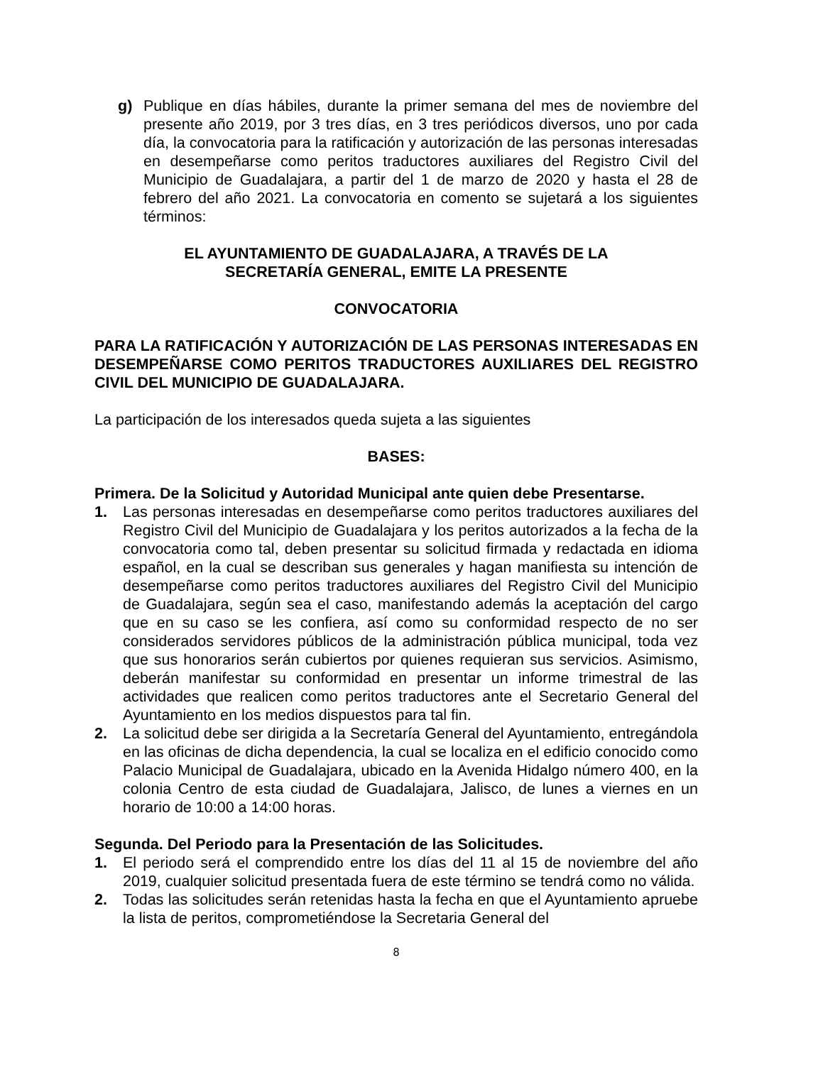g) Publique en días hábiles, durante la primer semana del mes de noviembre del presente año 2019, por 3 tres días, en 3 tres periódicos diversos, uno por cada día, la convocatoria para la ratificación y autorización de las personas interesadas en desempeñarse como peritos traductores auxiliares del Registro Civil del Municipio de Guadalajara, a partir del 1 de marzo de 2020 y hasta el 28 de febrero del año 2021. La convocatoria en comento se sujetará a los siguientes términos:
EL AYUNTAMIENTO DE GUADALAJARA, A TRAVÉS DE LA
SECRETARÍA GENERAL, EMITE LA PRESENTE
CONVOCATORIA
PARA LA RATIFICACIÓN Y AUTORIZACIÓN DE LAS PERSONAS INTERESADAS EN DESEMPEÑARSE COMO PERITOS TRADUCTORES AUXILIARES DEL REGISTRO CIVIL DEL MUNICIPIO DE GUADALAJARA.
La participación de los interesados queda sujeta a las siguientes
BASES:
Primera. De la Solicitud y Autoridad Municipal ante quien debe Presentarse.
1. Las personas interesadas en desempeñarse como peritos traductores auxiliares del Registro Civil del Municipio de Guadalajara y los peritos autorizados a la fecha de la convocatoria como tal, deben presentar su solicitud firmada y redactada en idioma español, en la cual se describan sus generales y hagan manifiesta su intención de desempeñarse como peritos traductores auxiliares del Registro Civil del Municipio de Guadalajara, según sea el caso, manifestando además la aceptación del cargo que en su caso se les confiera, así como su conformidad respecto de no ser considerados servidores públicos de la administración pública municipal, toda vez que sus honorarios serán cubiertos por quienes requieran sus servicios. Asimismo, deberán manifestar su conformidad en presentar un informe trimestral de las actividades que realicen como peritos traductores ante el Secretario General del Ayuntamiento en los medios dispuestos para tal fin.
2. La solicitud debe ser dirigida a la Secretaría General del Ayuntamiento, entregándola en las oficinas de dicha dependencia, la cual se localiza en el edificio conocido como Palacio Municipal de Guadalajara, ubicado en la Avenida Hidalgo número 400, en la colonia Centro de esta ciudad de Guadalajara, Jalisco, de lunes a viernes en un horario de 10:00 a 14:00 horas.
Segunda. Del Periodo para la Presentación de las Solicitudes.
1. El periodo será el comprendido entre los días del 11 al 15 de noviembre del año 2019, cualquier solicitud presentada fuera de este término se tendrá como no válida.
2. Todas las solicitudes serán retenidas hasta la fecha en que el Ayuntamiento apruebe la lista de peritos, comprometiéndose la Secretaria General del
8